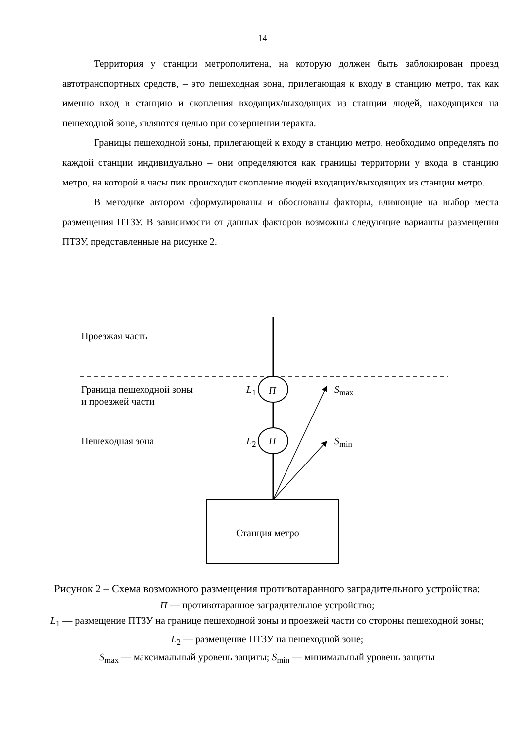14
Территория у станции метрополитена, на которую должен быть заблокирован проезд автотранспортных средств, – это пешеходная зона, прилегающая к входу в станцию метро, так как именно вход в станцию и скопления входящих/выходящих из станции людей, находящихся на пешеходной зоне, являются целью при совершении теракта.
Границы пешеходной зоны, прилегающей к входу в станцию метро, необходимо определять по каждой станции индивидуально – они определяются как границы территории у входа в станцию метро, на которой в часы пик происходит скопление людей входящих/выходящих из станции метро.
В методике автором сформулированы и обоснованы факторы, влияющие на выбор места размещения ПТЗУ. В зависимости от данных факторов возможны следующие варианты размещения ПТЗУ, представленные на рисунке 2.
Проезжая часть
Граница пешеходной зоны
и проезжей части
L<sub>1</sub> П S<sub>max</sub>
Пешеходная зона L<sub>2</sub> П S<sub>min</sub>
Станция метро
Рисунок 2 – Схема возможного размещения противотаранного заградительного устройства:
П — противотаранное заградительное устройство;
L<sub>1</sub> — размещение ПТЗУ на границе пешеходной зоны и проезжей части со стороны пешеходной зоны; L<sub>2</sub> — размещение ПТЗУ на пешеходной зоне;
S<sub>max</sub> — максимальный уровень защиты; S<sub>min</sub> — минимальный уровень защиты